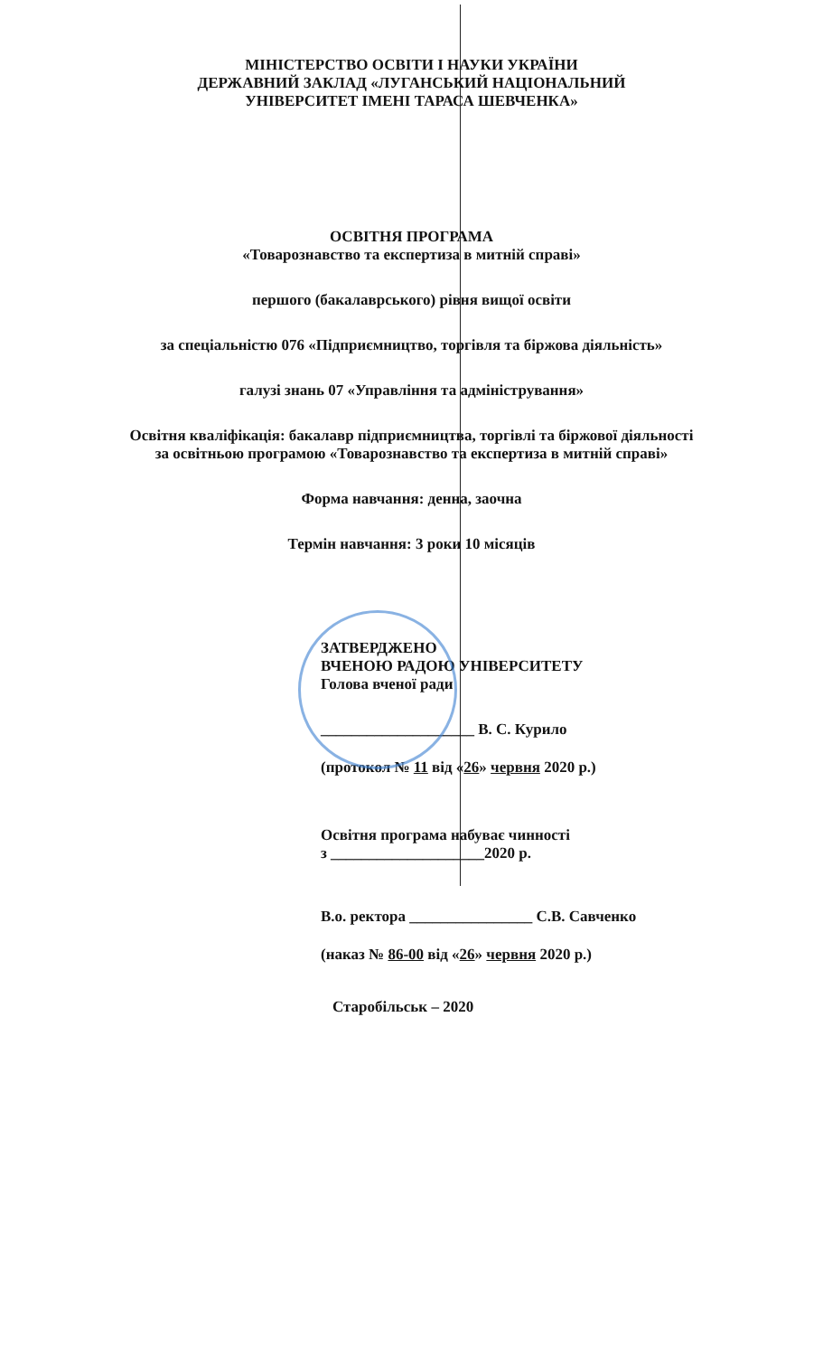МІНІСТЕРСТВО ОСВІТИ І НАУКИ УКРАЇНИ
ДЕРЖАВНИЙ ЗАКЛАД «ЛУГАНСЬКИЙ НАЦІОНАЛЬНИЙ
УНІВЕРСИТЕТ ІМЕНІ ТАРАСА ШЕВЧЕНКА»
ОСВІТНЯ ПРОГРАМА
«Товарознавство та експертиза в митній справі»
першого (бакалаврського) рівня вищої освіти
за спеціальністю 076 «Підприємництво, торгівля та біржова діяльність»
галузі знань 07 «Управління та адміністрування»
Освітня кваліфікація: бакалавр підприємництва, торгівлі та біржової діяльності
за освітньою програмою «Товарознавство та експертиза в митній справі»
Форма навчання: денна, заочна
Термін навчання: 3 роки 10 місяців
ЗАТВЕРДЖЕНО
ВЧЕНОЮ РАДОЮ УНІВЕРСИТЕТУ
Голова вченої ради
____________________ В. С. Курило
(протокол № 11 від «26» червня 2020 р.)
Освітня програма набуває чинності
з ____________________2020 р.
В.о. ректора ________________ С.В. Савченко
(наказ № 86-00 від «26» червня 2020 р.)
Старобільськ – 2020